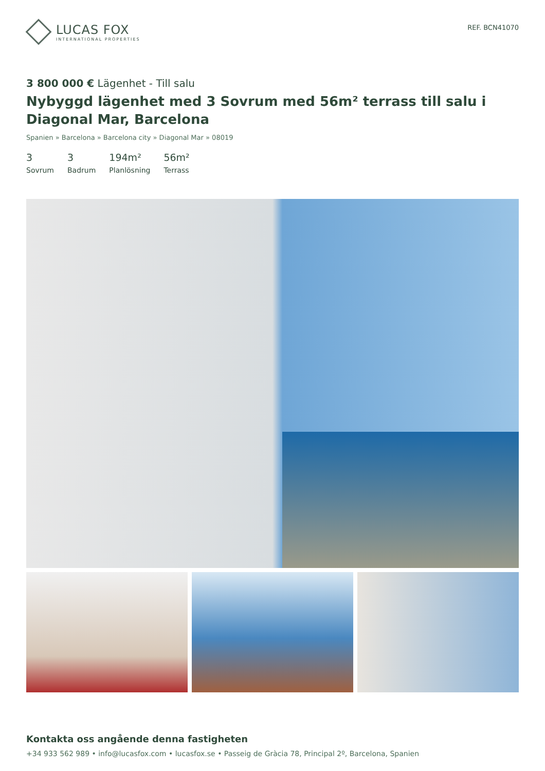LUCAS FOX
INTERNATIONAL PROPERTIES
REF. BCN41070
3 800 000 € Lägenhet - Till salu
Nybyggd lägenhet med 3 Sovrum med 56m² terrass till salu i Diagonal Mar, Barcelona
Spanien » Barcelona » Barcelona city » Diagonal Mar » 08019
3
Sovrum
3
Badrum
194m²
Planlösning
56m²
Terrass
Kontakta oss angående denna fastigheten
+34 933 562 989 • info@lucasfox.com • lucasfox.se • Passeig de Gràcia 78, Principal 2º, Barcelona, Spanien